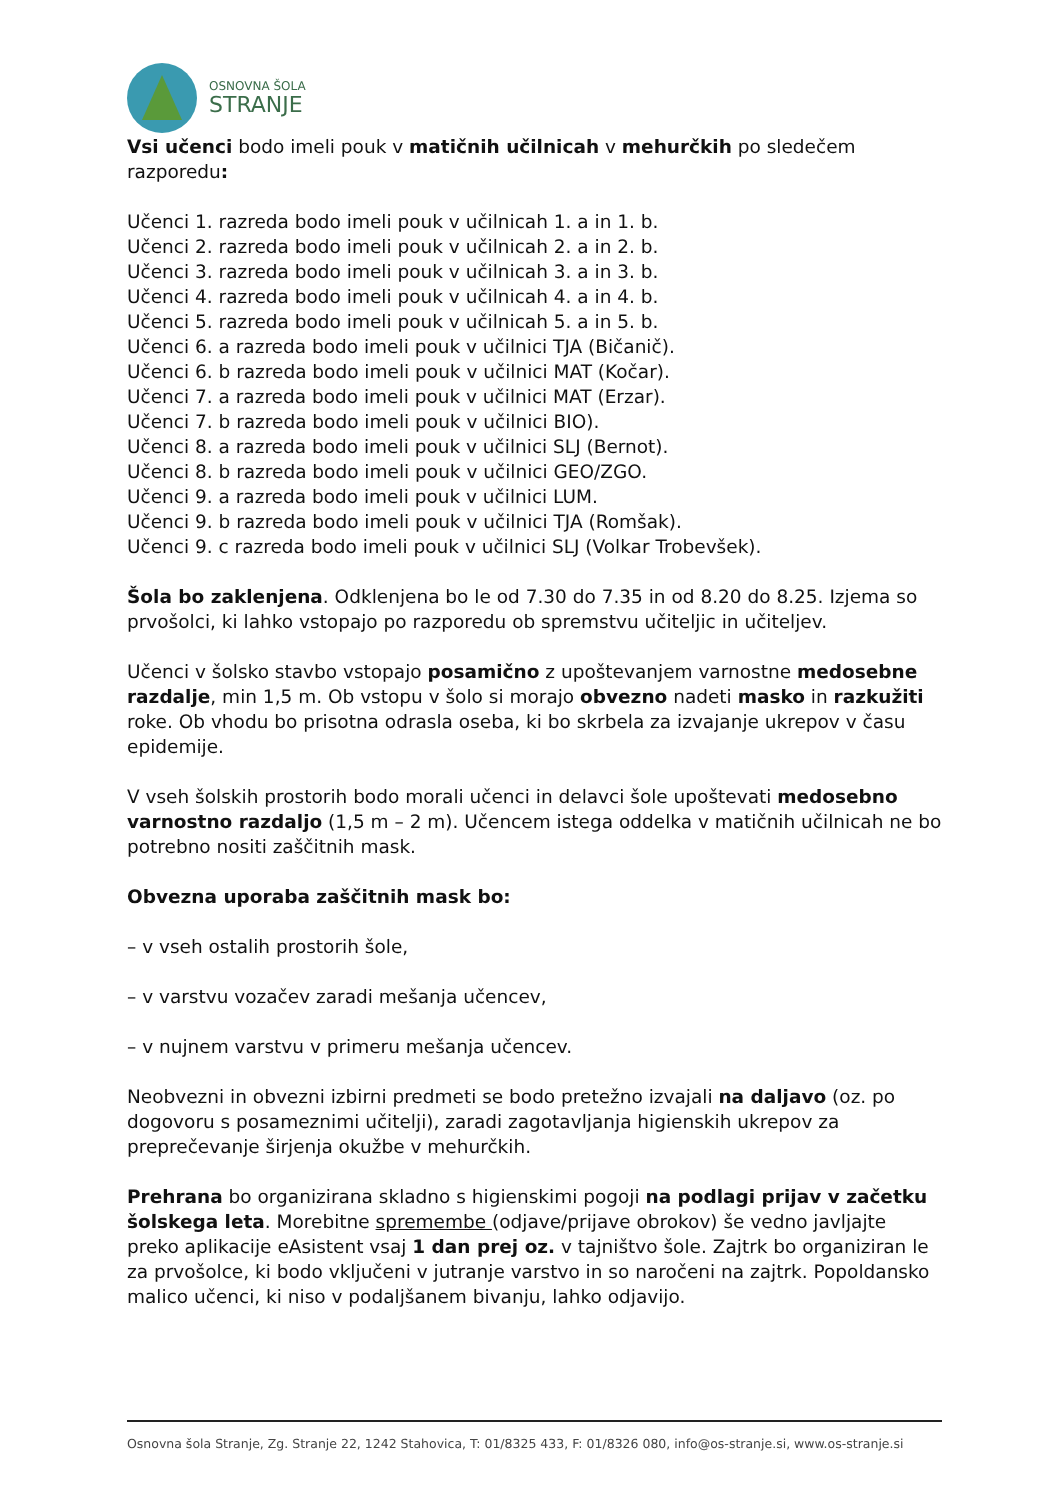OSNOVNA ŠOLA
STRANJE
Vsi učenci bodo imeli pouk v matičnih učilnicah v mehurčkih po sledečem razporedu:
Učenci 1. razreda bodo imeli pouk v učilnicah 1. a in 1. b.
Učenci 2. razreda bodo imeli pouk v učilnicah 2. a in 2. b.
Učenci 3. razreda bodo imeli pouk v učilnicah 3. a in 3. b.
Učenci 4. razreda bodo imeli pouk v učilnicah 4. a in 4. b.
Učenci 5. razreda bodo imeli pouk v učilnicah 5. a in 5. b.
Učenci 6. a razreda bodo imeli pouk v učilnici TJA (Bičanič).
Učenci 6. b razreda bodo imeli pouk v učilnici MAT (Kočar).
Učenci 7. a razreda bodo imeli pouk v učilnici MAT (Erzar).
Učenci 7. b razreda bodo imeli pouk v učilnici BIO).
Učenci 8. a razreda bodo imeli pouk v učilnici SLJ (Bernot).
Učenci 8. b razreda bodo imeli pouk v učilnici GEO/ZGO.
Učenci 9. a razreda bodo imeli pouk v učilnici LUM.
Učenci 9. b razreda bodo imeli pouk v učilnici TJA (Romšak).
Učenci 9. c razreda bodo imeli pouk v učilnici SLJ (Volkar Trobevšek).
Šola bo zaklenjena. Odklenjena bo le od 7.30 do 7.35 in od 8.20 do 8.25. Izjema so prvošolci, ki lahko vstopajo po razporedu ob spremstvu učiteljic in učiteljev.
Učenci v šolsko stavbo vstopajo posamično z upoštevanjem varnostne medosebne razdalje, min 1,5 m. Ob vstopu v šolo si morajo obvezno nadeti masko in razkužiti roke. Ob vhodu bo prisotna odrasla oseba, ki bo skrbela za izvajanje ukrepov v času epidemije.
V vseh šolskih prostorih bodo morali učenci in delavci šole upoštevati medosebno varnostno razdaljo (1,5 m – 2 m). Učencem istega oddelka v matičnih učilnicah ne bo potrebno nositi zaščitnih mask.
Obvezna uporaba zaščitnih mask bo:
– v vseh ostalih prostorih šole,
– v varstvu vozačev zaradi mešanja učencev,
– v nujnem varstvu v primeru mešanja učencev.
Neobvezni in obvezni izbirni predmeti se bodo pretežno izvajali na daljavo (oz. po dogovoru s posameznimi učitelji), zaradi zagotavljanja higienskih ukrepov za preprečevanje širjenja okužbe v mehurčkih.
Prehrana bo organizirana skladno s higienskimi pogoji na podlagi prijav v začetku šolskega leta. Morebitne spremembe (odjave/prijave obrokov) še vedno javljajte preko aplikacije eAsistent vsaj 1 dan prej oz. v tajništvo šole. Zajtrk bo organiziran le za prvošolce, ki bodo vključeni v jutranje varstvo in so naročeni na zajtrk. Popoldansko malico učenci, ki niso v podaljšanem bivanju, lahko odjavijo.
Osnovna šola Stranje, Zg. Stranje 22, 1242 Stahovica, T: 01/8325 433, F: 01/8326 080, info@os-stranje.si, www.os-stranje.si